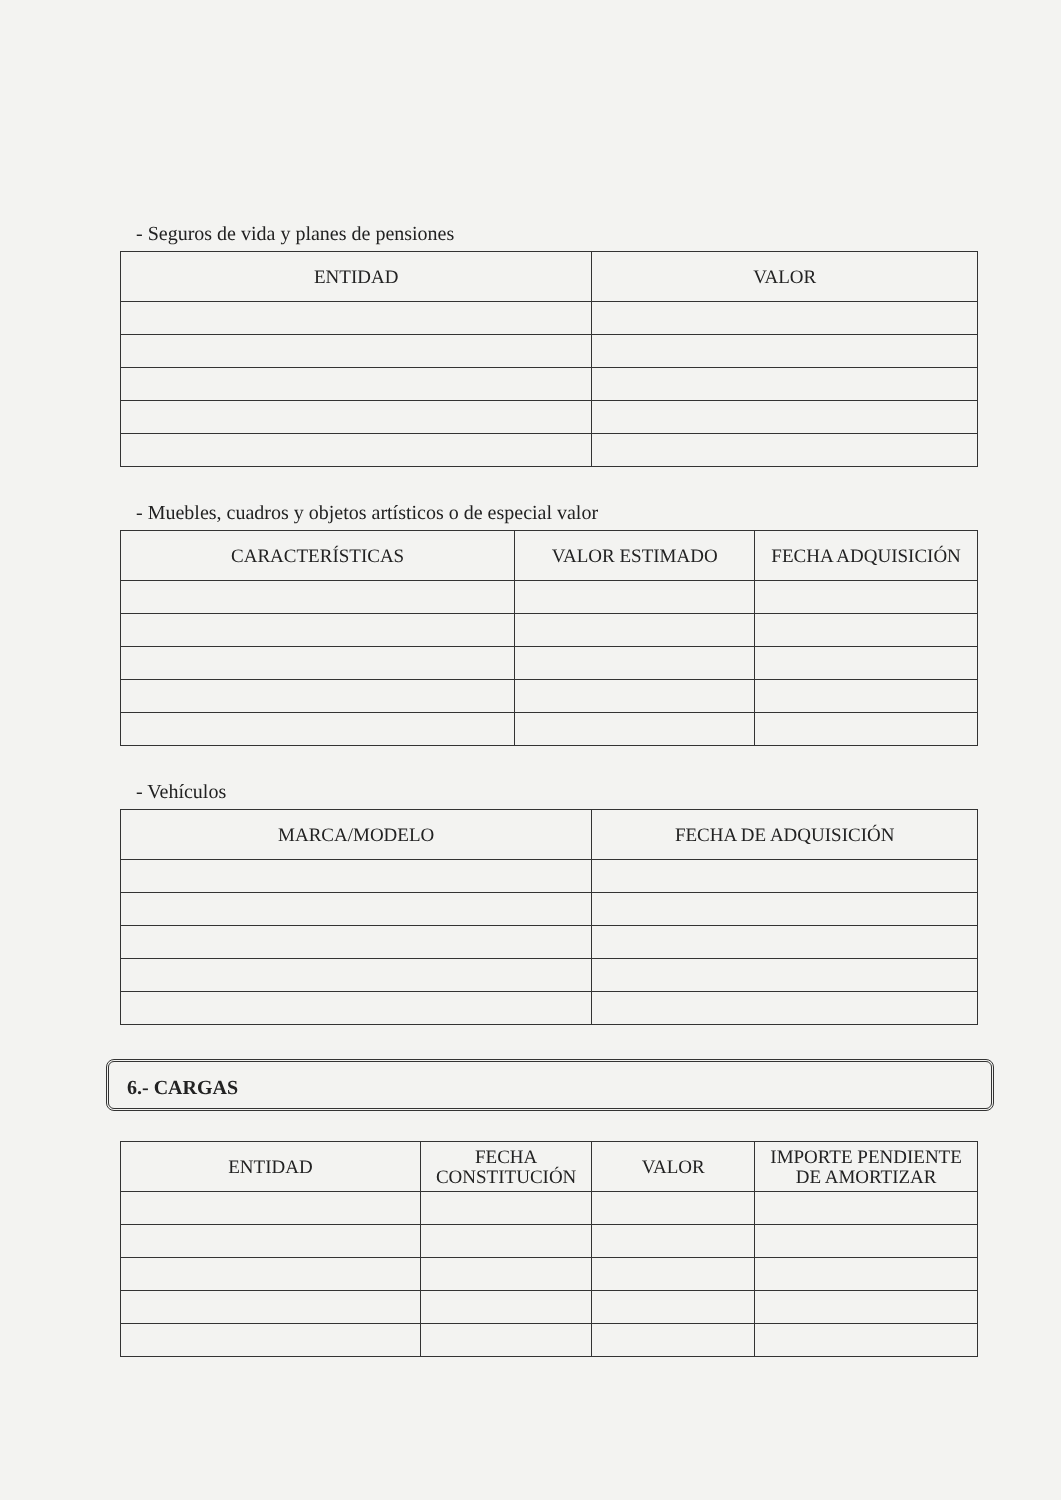- Seguros de vida y planes de pensiones
| ENTIDAD | VALOR |
| --- | --- |
- Muebles, cuadros y objetos artísticos o de especial valor
| CARACTERÍSTICAS | VALOR ESTIMADO | FECHA ADQUISICIÓN |
| --- | --- | --- |
- Vehículos
| MARCA/MODELO | FECHA DE ADQUISICIÓN |
| --- | --- |
6.- CARGAS
| ENTIDAD | FECHA CONSTITUCIÓN | VALOR | IMPORTE PENDIENTE DE AMORTIZAR |
| --- | --- | --- | --- |